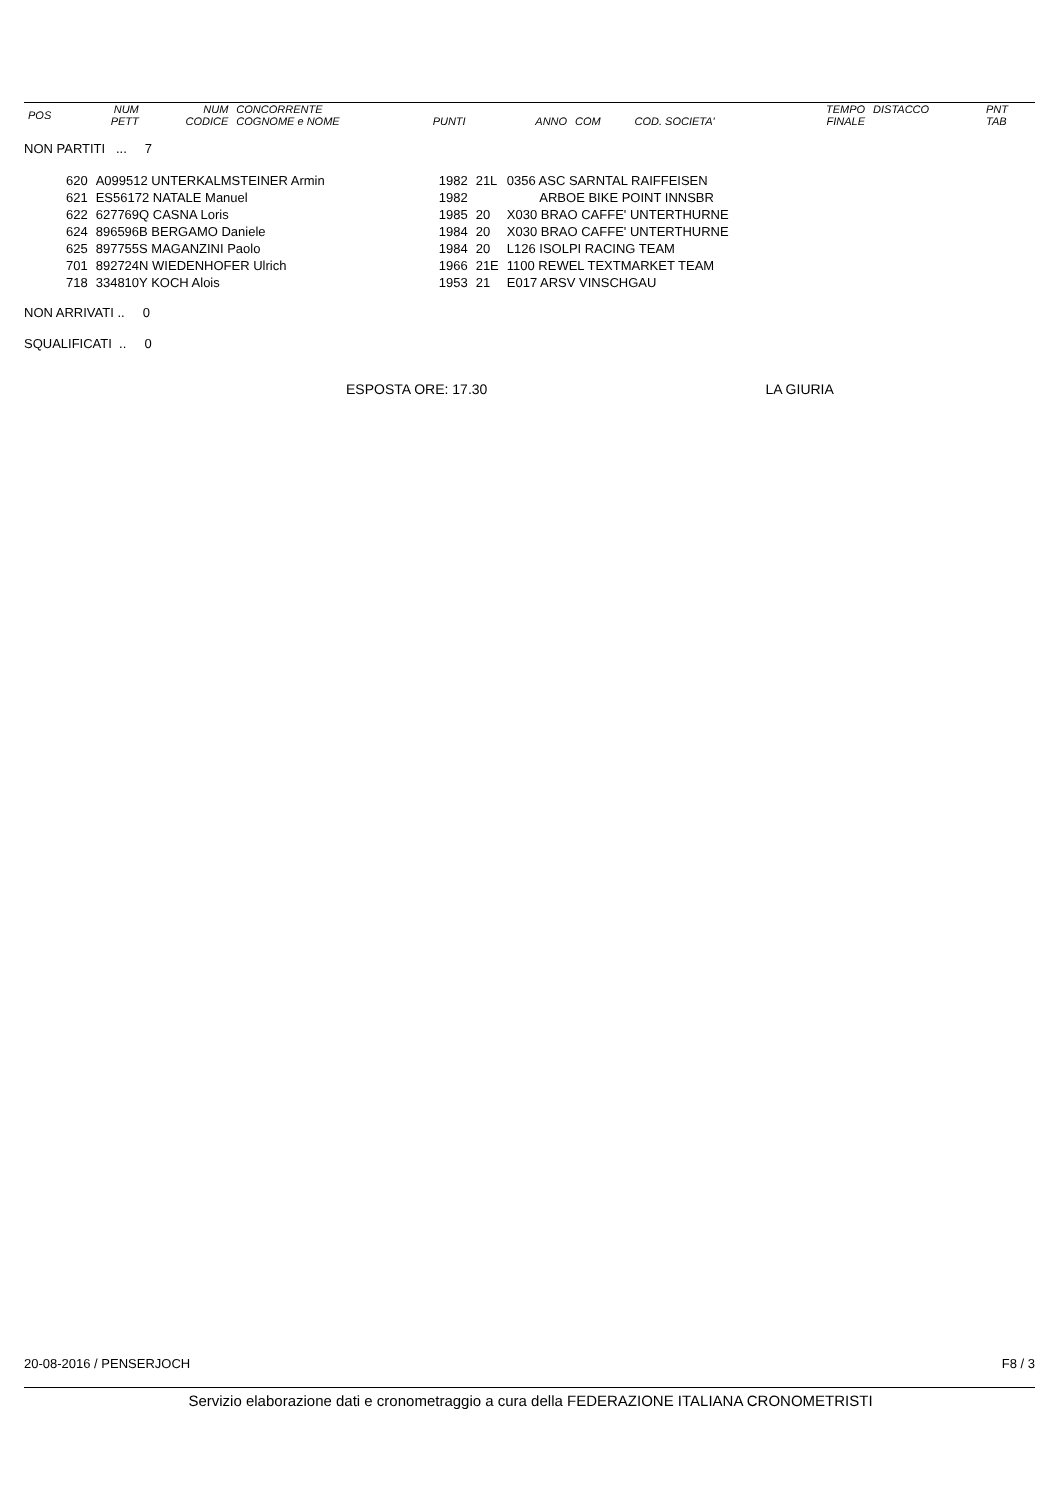| POS | NUM PETT | NUM CODICE | CONCORRENTE COGNOME e NOME | PUNTI | ANNO | COM | COD. SOCIETA' | TEMPO FINALE | DISTACCO | PNT TAB |
| --- | --- | --- | --- | --- | --- | --- | --- | --- | --- | --- |
NON PARTITI ... 7
| 620 | A099512 UNTERKALMSTEINER Armin | 1982 | 21L | 0356 ASC SARNTAL RAIFFEISEN |
| 621 | ES56172 NATALE Manuel | 1982 | | ARBOE BIKE POINT INNSBR |
| 622 | 627769Q CASNA Loris | 1985 | 20 | X030 BRAO CAFFE' UNTERTHURNE |
| 624 | 896596B BERGAMO Daniele | 1984 | 20 | X030 BRAO CAFFE' UNTERTHURNE |
| 625 | 897755S MAGANZINI Paolo | 1984 | 20 | L126 ISOLPI RACING TEAM |
| 701 | 892724N WIEDENHOFER Ulrich | 1966 | 21E | 1100 REWEL TEXTMARKET TEAM |
| 718 | 334810Y KOCH Alois | 1953 | 21 | E017 ARSV VINSCHGAU |
NON ARRIVATI .. 0
SQUALIFICATI .. 0
ESPOSTA ORE: 17.30 LA GIURIA
20-08-2016 / PENSERJOCH F8 / 3
Servizio elaborazione dati e cronometraggio a cura della FEDERAZIONE ITALIANA CRONOMETRISTI